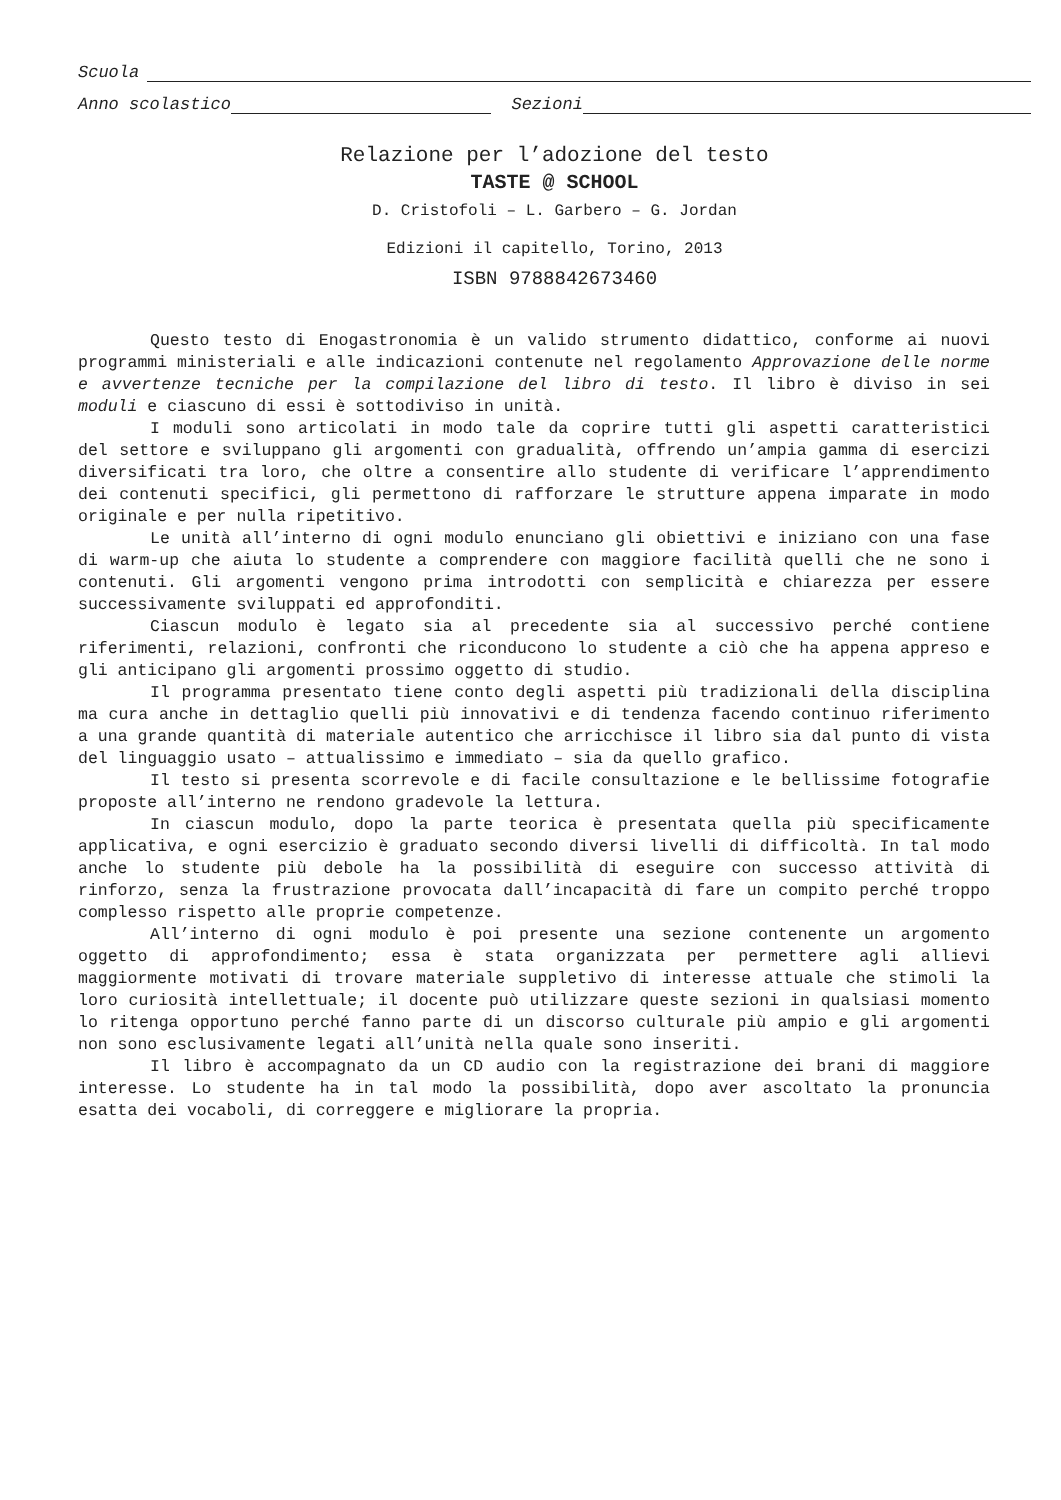Scuola
Anno scolastico Sezioni
Relazione per l’adozione del testo
TASTE @ SCHOOL
D. Cristofoli – L. Garbero – G. Jordan
Edizioni il capitello, Torino, 2013
ISBN 9788842673460
Questo testo di Enogastronomia è un valido strumento didattico, conforme ai nuovi programmi ministeriali e alle indicazioni contenute nel regolamento Approvazione delle norme e avvertenze tecniche per la compilazione del libro di testo. Il libro è diviso in sei moduli e ciascuno di essi è sottodiviso in unità.
I moduli sono articolati in modo tale da coprire tutti gli aspetti caratteristici del settore e sviluppano gli argomenti con gradualità, offrendo un’ampia gamma di esercizi diversificati tra loro, che oltre a consentire allo studente di verificare l’apprendimento dei contenuti specifici, gli permettono di rafforzare le strutture appena imparate in modo originale e per nulla ripetitivo.
Le unità all’interno di ogni modulo enunciano gli obiettivi e iniziano con una fase di warm-up che aiuta lo studente a comprendere con maggiore facilità quelli che ne sono i contenuti. Gli argomenti vengono prima introdotti con semplicità e chiarezza per essere successivamente sviluppati ed approfonditi.
Ciascun modulo è legato sia al precedente sia al successivo perché contiene riferimenti, relazioni, confronti che riconducono lo studente a ciò che ha appena appreso e gli anticipano gli argomenti prossimo oggetto di studio.
Il programma presentato tiene conto degli aspetti più tradizionali della disciplina ma cura anche in dettaglio quelli più innovativi e di tendenza facendo continuo riferimento a una grande quantità di materiale autentico che arricchisce il libro sia dal punto di vista del linguaggio usato – attualissimo e immediato – sia da quello grafico.
Il testo si presenta scorrevole e di facile consultazione e le bellissime fotografie proposte all’interno ne rendono gradevole la lettura.
In ciascun modulo, dopo la parte teorica è presentata quella più specificamente applicativa, e ogni esercizio è graduato secondo diversi livelli di difficoltà. In tal modo anche lo studente più debole ha la possibilità di eseguire con successo attività di rinforzo, senza la frustrazione provocata dall’incapacità di fare un compito perché troppo complesso rispetto alle proprie competenze.
All’interno di ogni modulo è poi presente una sezione contenente un argomento oggetto di approfondimento; essa è stata organizzata per permettere agli allievi maggiormente motivati di trovare materiale suppletivo di interesse attuale che stimoli la loro curiosità intellettuale; il docente può utilizzare queste sezioni in qualsiasi momento lo ritenga opportuno perché fanno parte di un discorso culturale più ampio e gli argomenti non sono esclusivamente legati all’unità nella quale sono inseriti.
Il libro è accompagnato da un CD audio con la registrazione dei brani di maggiore interesse. Lo studente ha in tal modo la possibilità, dopo aver ascoltato la pronuncia esatta dei vocaboli, di correggere e migliorare la propria.